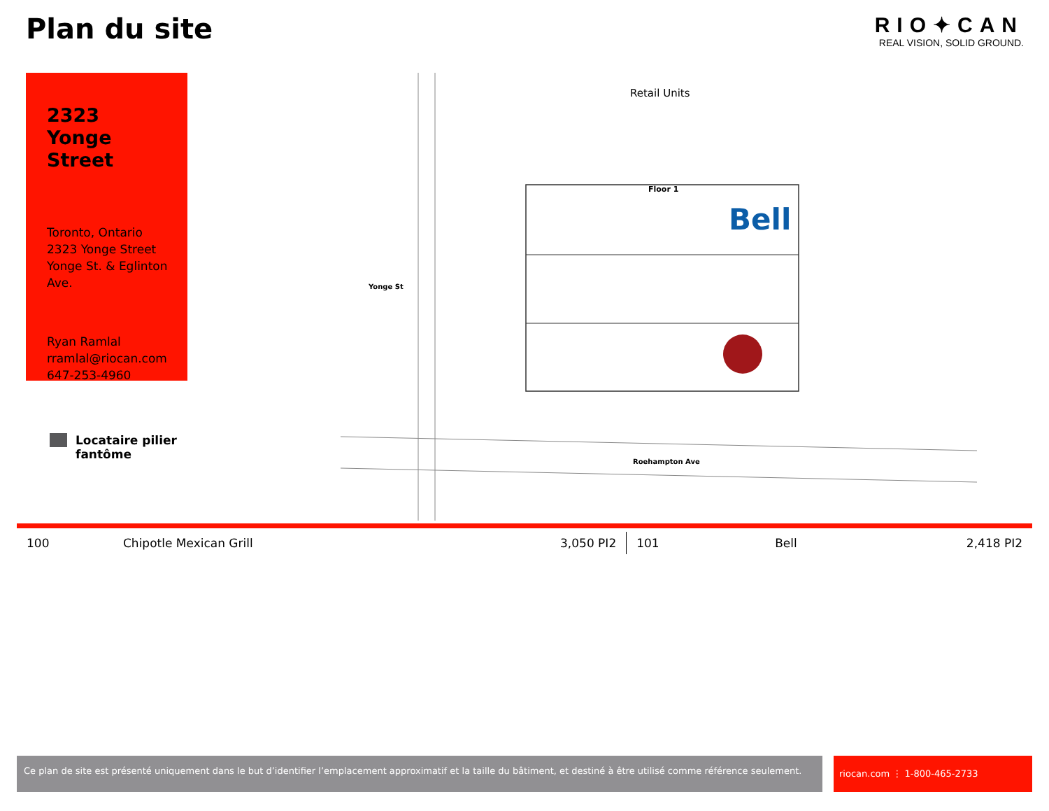Plan du site
RIO✦CAN
REAL VISION, SOLID GROUND.
2323
Yonge
Street
Toronto, Ontario
2323 Yonge Street
Yonge St. & Eglinton Ave.
Ryan Ramlal
rramlal@riocan.com
647-253-4960
Locataire pilier
fantôme
Retail Units
Floor 1
Bell
Yonge St
Roehampton Ave
| 100 | Chipotle Mexican Grill | 3,050 PI2 | 101 | Bell | 2,418 PI2 |
Ce plan de site est présenté uniquement dans le but d’identifier l’emplacement approximatif et la taille du bâtiment, et destiné à être utilisé comme référence seulement.
riocan.com ⋮ 1-800-465-2733